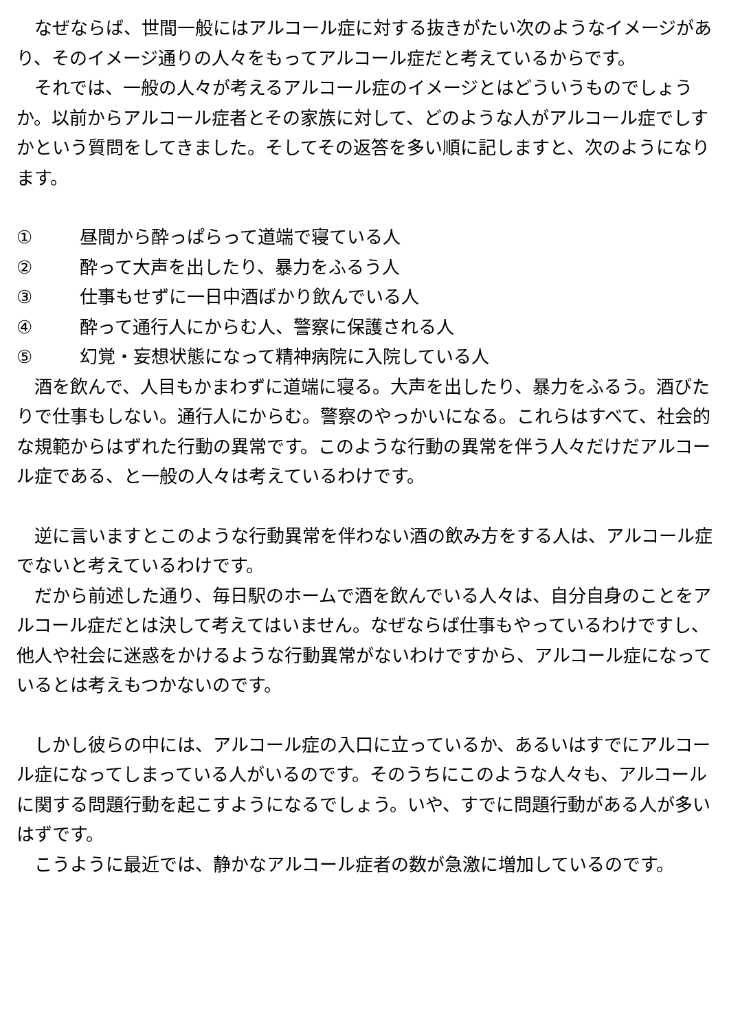なぜならば、世間一般にはアルコール症に対する抜きがたい次のようなイメージがあり、そのイメージ通りの人々をもってアルコール症だと考えているからです。
　それでは、一般の人々が考えるアルコール症のイメージとはどういうものでしょうか。以前からアルコール症者とその家族に対して、どのような人がアルコール症でしすかという質問をしてきました。そしてその返答を多い順に記しますと、次のようになります。
① 昼間から酔っぱらって道端で寝ている人
② 酔って大声を出したり、暴力をふるう人
③ 仕事もせずに一日中酒ばかり飲んでいる人
④ 酔って通行人にからむ人、警察に保護される人
⑤ 幻覚・妄想状態になって精神病院に入院している人
　酒を飲んで、人目もかまわずに道端に寝る。大声を出したり、暴力をふるう。酒びたりで仕事もしない。通行人にからむ。警察のやっかいになる。これらはすべて、社会的な規範からはずれた行動の異常です。このような行動の異常を伴う人々だけだアルコール症である、と一般の人々は考えているわけです。
　逆に言いますとこのような行動異常を伴わない酒の飲み方をする人は、アルコール症でないと考えているわけです。
　だから前述した通り、毎日駅のホームで酒を飲んでいる人々は、自分自身のことをアルコール症だとは決して考えてはいません。なぜならば仕事もやっているわけですし、他人や社会に迷惑をかけるような行動異常がないわけですから、アルコール症になっているとは考えもつかないのです。
　しかし彼らの中には、アルコール症の入口に立っているか、あるいはすでにアルコール症になってしまっている人がいるのです。そのうちにこのような人々も、アルコールに関する問題行動を起こすようになるでしょう。いや、すでに問題行動がある人が多いはずです。
　こうように最近では、静かなアルコール症者の数が急激に増加しているのです。